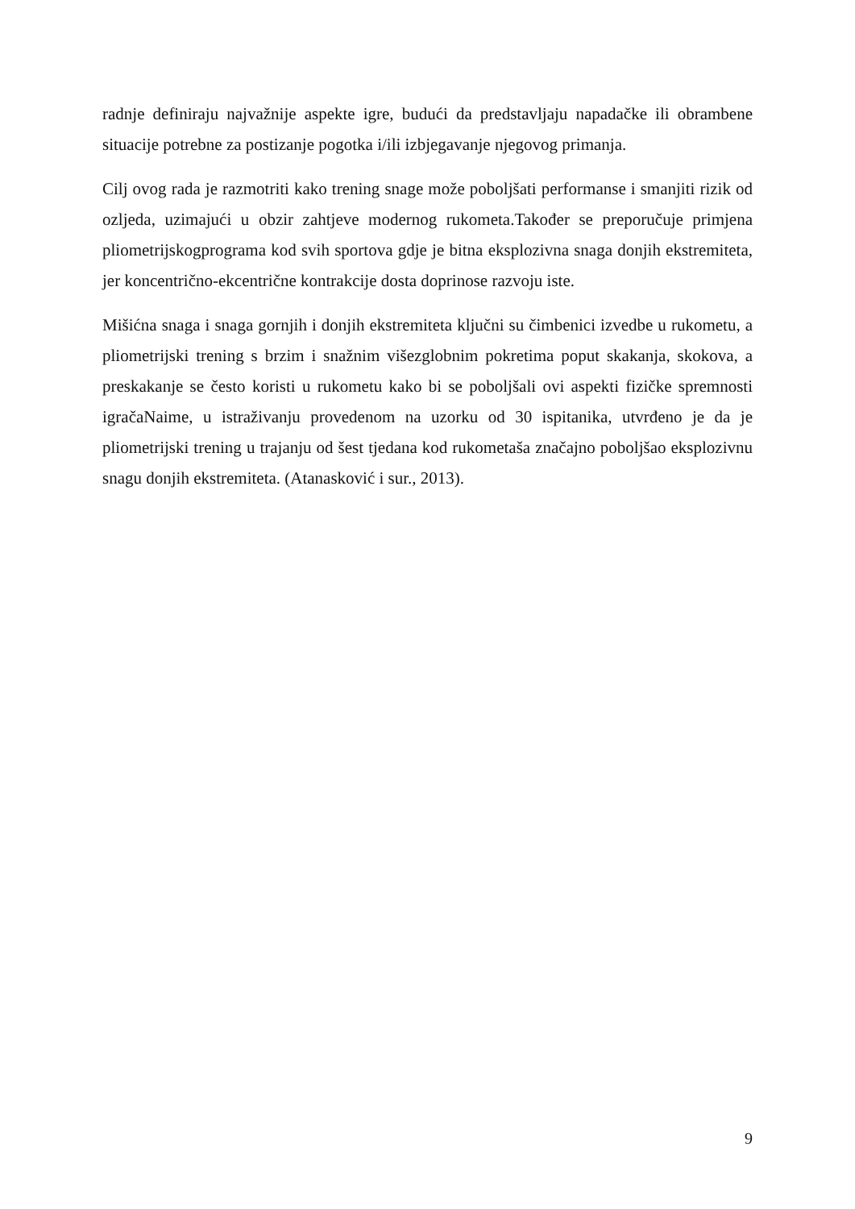radnje definiraju najvažnije aspekte igre, budući da predstavljaju napadačke ili obrambene situacije potrebne za postizanje pogotka i/ili izbjegavanje njegovog primanja.
Cilj ovog rada je razmotriti kako trening snage može poboljšati performanse i smanjiti rizik od ozljeda, uzimajući u obzir zahtjeve modernog rukometa.Također se preporučuje primjena pliometrijskogprograma kod svih sportova gdje je bitna eksplozivna snaga donjih ekstremiteta, jer koncentrično-ekcentrične kontrakcije dosta doprinose razvoju iste.
Mišićna snaga i snaga gornjih i donjih ekstremiteta ključni su čimbenici izvedbe u rukometu, a pliometrijski trening s brzim i snažnim višezglobnim pokretima poput skakanja, skokova, a preskakanje se često koristi u rukometu kako bi se poboljšali ovi aspekti fizičke spremnosti igračaNaime, u istraživanju provedenom na uzorku od 30 ispitanika, utvrđeno je da je pliometrijski trening u trajanju od šest tjedana kod rukometaša značajno poboljšao eksplozivnu snagu donjih ekstremiteta. (Atanasković i sur., 2013).
9